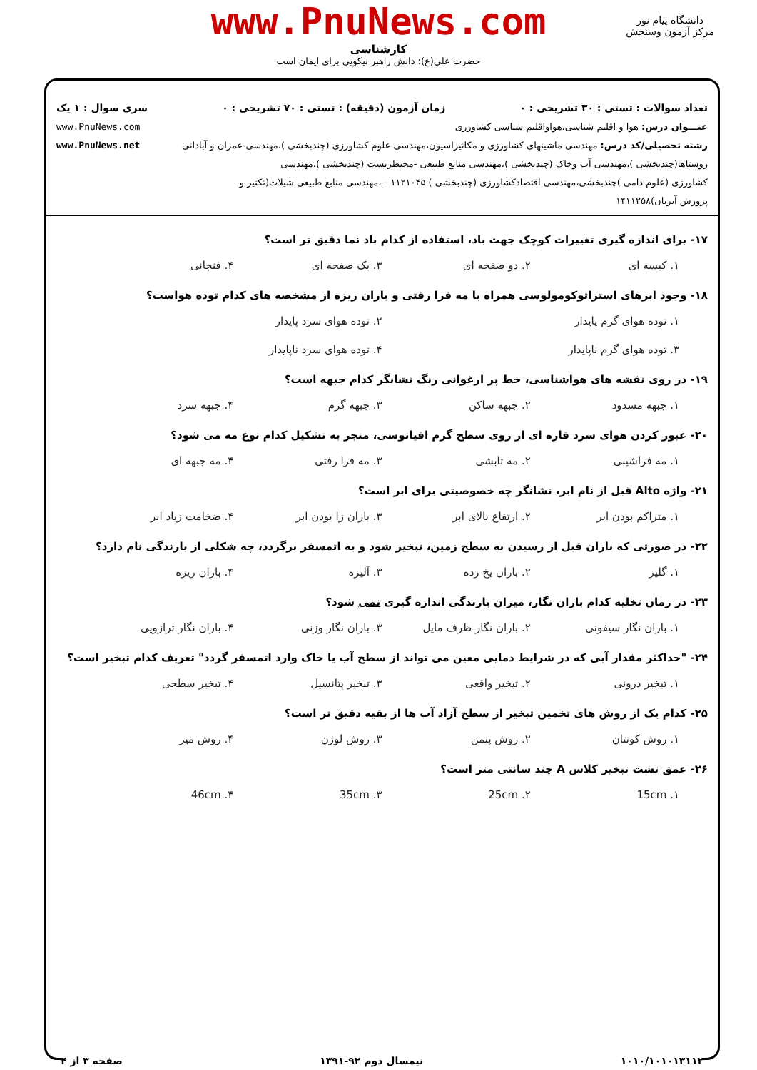www.PnuNews.com
کارشناسی
حضرت علی(ع): دانش راهبر نیکویی برای ایمان است
دانشگاه پیام نور
مرکز آزمون وسنجش
تعداد سوالات : تستی : ۳۰ تشریحی : ۰ زمان آزمون (دقیقه) : تستی : ۷۰ تشریحی : ۰ سری سوال : ۱ یک
عنـــوان درس: هوا و اقلیم شناسی،هواواقلیم شناسی کشاورزی www.PnuNews.com
رشته تحصیلی/کد درس: مهندسی ماشینهای کشاورزی و مکانیزاسیون،مهندسی علوم کشاورزی (چندبخشی )،مهندسی عمران و آبادانی www.PnuNews.net
روستاها(چندبخشی )،مهندسی آب وخاک (چندبخشی )،مهندسی منابع طبیعی -محیطزیست (چندبخشی )،مهندسی
کشاورزی (علوم دامی )چندبخشی،مهندسی اقتصادکشاورزی (چندبخشی ) ۱۱۲۱۰۴۵ - ،مهندسی منابع طبیعی شیلات(تکثیر و
پرورش آبزیان)۱۴۱۱۲۵۸
۱۷- برای اندازه گیری تغییرات کوچک جهت باد، استفاده از کدام باد نما دقیق تر است؟
۱. کیسه ای ۲. دو صفحه ای ۳. یک صفحه ای ۴. فنجانی
۱۸- وجود ابرهای استراتوکومولوسی همراه با مه فرا رفتی و باران ریزه از مشخصه های کدام توده هواست؟
۱. توده هوای گرم پایدار ۲. توده هوای سرد پایدار
۳. توده هوای گرم ناپایدار ۴. توده هوای سرد ناپایدار
۱۹- در روی نقشه های هواشناسی، خط پر ارغوانی رنگ نشانگر کدام جبهه است؟
۱. جبهه مسدود ۲. جبهه ساکن ۳. جبهه گرم ۴. جبهه سرد
۲۰- عبور کردن هوای سرد قاره ای از روی سطح گرم اقیانوسی، منجر به تشکیل کدام نوع مه می شود؟
۱. مه فراشیبی ۲. مه تابشی ۳. مه فرا رفتی ۴. مه جبهه ای
۲۱- واژه Alto قبل از نام ابر، نشانگر چه خصوصیتی برای ابر است؟
۱. متراکم بودن ابر ۲. ارتفاع بالای ابر ۳. باران زا بودن ابر ۴. ضخامت زیاد ابر
۲۲- در صورتی که باران قبل از رسیدن به سطح زمین، تبخیر شود و به اتمسفر برگردد، چه شکلی از بارندگی نام دارد؟
۱. گلیز ۲. باران یخ زده ۳. آلیزه ۴. باران ریزه
۲۳- در زمان تخلیه کدام باران نگار، میزان بارندگی اندازه گیری نمی شود؟
۱. باران نگار سیفونی ۲. باران نگار ظرف مایل ۳. باران نگار وزنی ۴. باران نگار ترازویی
۲۴- "حداکثر مقدار آبی که در شرایط دمایی معین می تواند از سطح آب یا خاک وارد اتمسفر گردد" تعریف کدام تبخیر است؟
۱. تبخیر درونی ۲. تبخیر واقعی ۳. تبخیر پتانسیل ۴. تبخیر سطحی
۲۵- کدام یک از روش های تخمین تبخیر از سطح آزاد آب ها از بقیه دقیق تر است؟
۱. روش کونتان ۲. روش پنمن ۳. روش لوژن ۴. روش میر
۲۶- عمق تشت تبخیر کلاس A چند سانتی متر است؟
۱. 15cm ۲. 25cm ۳. 35cm ۴. 46cm
۱۰۱۰/۱۰۱۰۱۳۱۱۲ نیمسال دوم ۹۲-۱۳۹۱ صفحه ۳ از ۴